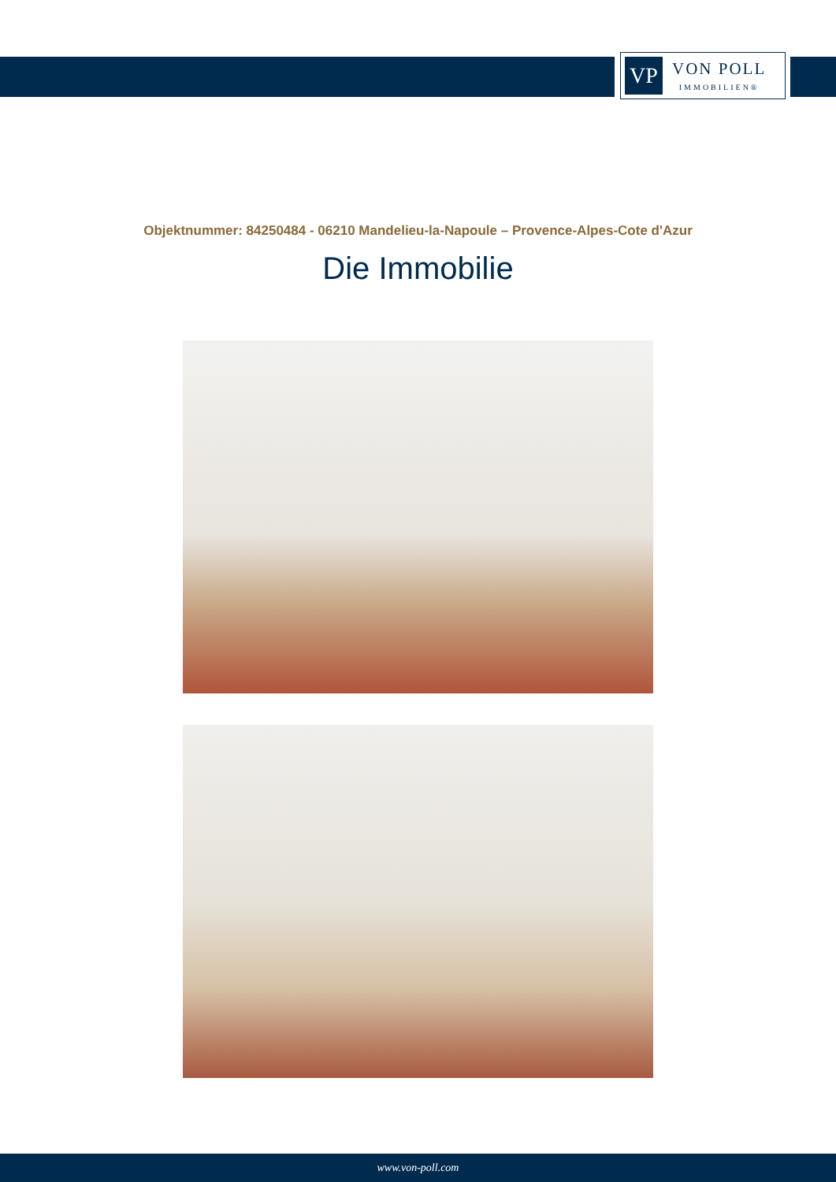VP
VON POLL
IMMOBILIEN®
Objektnummer: 84250484 - 06210 Mandelieu-la-Napoule – Provence-Alpes-Cote d'Azur
Die Immobilie
www.von-poll.com